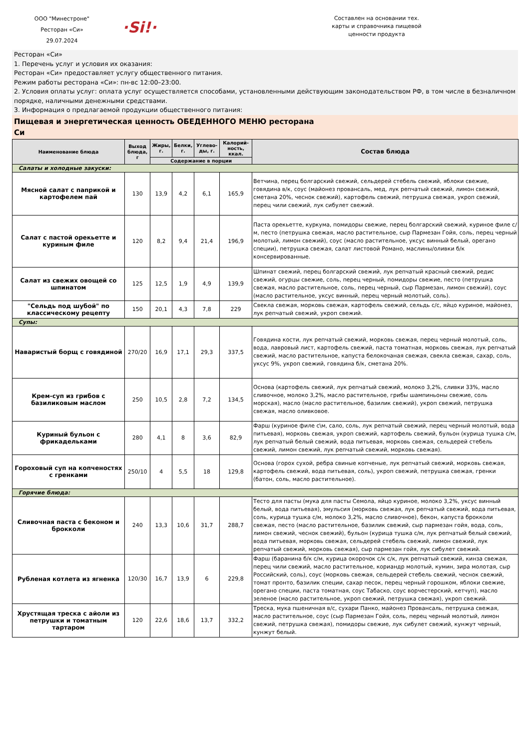ООО "Минестроне"
Ресторан «Си»
29.07.2024
·Si!·
Составлен на основании тех. карты и справочника пищевой ценности продукта
Ресторан «Си»
1. Перечень услуг и условия их оказания:
Ресторан «Си» предоставляет услугу общественного питания.
Режим работы ресторана «Си»: пн-вс 12:00–23:00.
2. Условия оплаты услуг: оплата услуг осуществляется способами, установленными действующим законодательством РФ, в том числе в безналичном порядке, наличными денежными средствами.
3. Информация о предлагаемой продукции общественного питания:
Пищевая и энергетическая ценность ОБЕДЕННОГО МЕНЮ ресторана
Си
| Наименование блюда | Выход блюда, г | Жиры, г. | Белки, г. | Углево-ды, г. | Калорий-ность, ккал. | Состав блюда |
| --- | --- | --- | --- | --- | --- | --- |
| | | Содержание в порции | | | | |
| Салаты и холодные закуски: | | | | | | |
| Мясной салат с паприкой и картофелем пай | 130 | 13,9 | 4,2 | 6,1 | 165,9 | Ветчина, перец болгарский свежий, сельдерей стебель свежий, яблоки свежие, говядина в/к, соус (майонез провансаль, мед, лук репчатый свежий, лимон свежий, сметана 20%, чеснок свежий), картофель свежий, петрушка свежая, укроп свежий, перец чили свежий, лук сибулет свежий. |
| Салат с пастой орекьетте и куриным филе | 120 | 8,2 | 9,4 | 21,4 | 196,9 | Паста орекьетте, куркума, помидоры свежие, перец болгарский свежий, куриное филе с/м, песто (петрушка свежая, масло растительное, сыр Пармезан Гойя, соль, перец черный молотый, лимон свежий), соус (масло растительное, уксус винный белый, орегано специи), петрушка свежая, салат листовой Романо, маслины/оливки б/к консервированные. |
| Салат из свежих овощей со шпинатом | 125 | 12,5 | 1,9 | 4,9 | 139,9 | Шпинат свежий, перец болгарский свежий, лук репчатый красный свежий, редис свежий, огурцы свежие, соль, перец черный, помидоры свежие, песто (петрушка свежая, масло растительное, соль, перец черный, сыр Пармезан, лимон свежий), соус (масло растительное, уксус винный, перец черный молотый, соль). |
| "Сельдь под шубой" по классическому рецепту | 150 | 20,1 | 4,3 | 7,8 | 229 | Свекла свежая, морковь свежая, картофель свежий, сельдь с/с, яйцо куриное, майонез, лук репчатый свежий, укроп свежий. |
| Супы: | | | | | | |
| Наваристый борщ с говядиной | 270/20 | 16,9 | 17,1 | 29,3 | 337,5 | Говядина кости, лук репчатый свежий, морковь свежая, перец черный молотый, соль, вода, лавровый лист, картофель свежий, паста томатная, морковь свежая, лук репчатый свежий, масло растительное, капуста белокочаная свежая, свекла свежая, сахар, соль, уксус 9%, укроп свежий, говядина б/к, сметана 20%. |
| Крем-суп из грибов с базиликовым маслом | 250 | 10,5 | 2,8 | 7,2 | 134,5 | Основа (картофель свежий, лук репчатый свежий, молоко 3,2%, сливки 33%, масло сливочное, молоко 3,2%, масло растительное, грибы шампиньоны свежие, соль морская), масло (масло растительное, базилик свежий), укроп свежий, петрушка свежая, масло оливковое. |
| Куриный бульон с фрикадельками | 280 | 4,1 | 8 | 3,6 | 82,9 | Фарш (куриное филе с\м, сало, соль, лук репчатый свежий, перец черный молотый, вода питьевая), морковь свежая, укроп свежий, картофель свежий, бульон (курица тушка с/м, лук репчатый белый свежий, вода питьевая, морковь свежая, сельдерей стебель свежий, лимон свежий, лук репчатый свежий, морковь свежая). |
| Гороховый суп на копченостях с гренками | 250/10 | 4 | 5,5 | 18 | 129,8 | Основа (горох сухой, ребра свиные копченые, лук репчатый свежий, морковь свежая, картофель свежий, вода питьевая, соль), укроп свежий, петрушка свежая, гренки (батон, соль, масло растительное). |
| Горячие блюда: | | | | | | |
| Сливочная паста с беконом и брокколи | 240 | 13,3 | 10,6 | 31,7 | 288,7 | Тесто для пасты (мука для пасты Семола, яйцо куриное, молоко 3,2%, уксус винный белый, вода питьевая), эмульсия (морковь свежая, лук репчатый свежий, вода питьевая, соль, курица тушка с/м, молоко 3,2%, масло сливочное), бекон, капуста брокколи свежая, песто (масло растительное, базилик свежий, сыр пармезан гойя, вода, соль, лимон свежий, чеснок свежий), бульон (курица тушка с/м, лук репчатый белый свежий, вода питьевая, морковь свежая, сельдерей стебель свежий, лимон свежий, лук репчатый свежий, морковь свежая), сыр пармезан гойя, лук сибулет свежий. |
| Рубленая котлета из ягненка | 120/30 | 16,7 | 13,9 | 6 | 229,8 | Фарш (баранина б/к с/м, курица окорочок с/к с/к, лук репчатый свежий, кинза свежая, перец чили свежий, масло растительное, кориандр молотый, кумин, зира молотая, сыр Российский, соль), соус (морковь свежая, сельдерей стебель свежий, чеснок свежий, томат пронто, базилик специи, сахар песок, перец черный горошком, яблоки свежие, орегано специи, паста томатная, соус Табаско, соус ворчестерский, кетчуп), масло зеленое (масло растительное, укроп свежий, петрушка свежая), укроп свежий. |
| Хрустящая треска с айоли из петрушки и томатным тартаром | 120 | 22,6 | 18,6 | 13,7 | 332,2 | Треска, мука пшеничная в/с, сухари Панко, майонез Провансаль, петрушка свежая, масло растительное, соус (сыр Пармезан Гойя, соль, перец черный молотый, лимон свежий, петрушка свежая), помидоры свежие, лук сибулет свежий, кунжут черный, кунжут белый. |